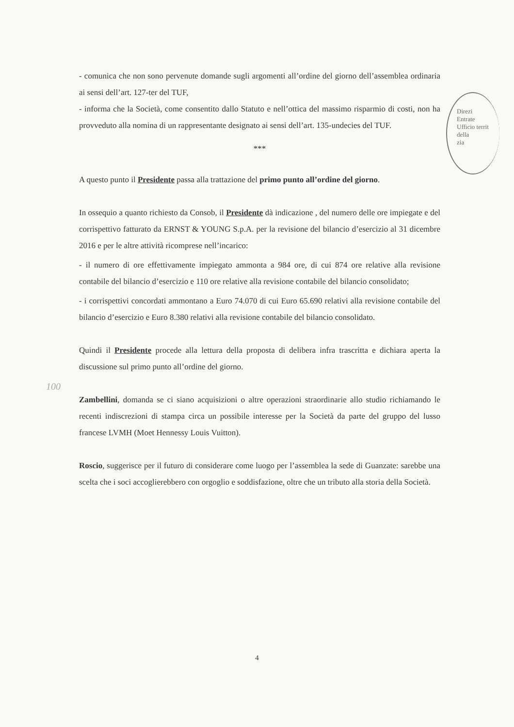- comunica che non sono pervenute domande sugli argomenti all’ordine del giorno dell’assemblea ordinaria ai sensi dell’art. 127-ter del TUF,
- informa che la Società, come consentito dallo Statuto e nell’ottica del massimo risparmio di costi, non ha provveduto alla nomina di un rappresentante designato ai sensi dell’art. 135-undecies del TUF.
***
A questo punto il Presidente passa alla trattazione del primo punto all’ordine del giorno.
In ossequio a quanto richiesto da Consob, il Presidente dà indicazione , del numero delle ore impiegate e del corrispettivo fatturato da ERNST & YOUNG S.p.A. per la revisione del bilancio d’esercizio al 31 dicembre 2016 e per le altre attività ricomprese nell’incarico:
- il numero di ore effettivamente impiegato ammonta a 984 ore, di cui 874 ore relative alla revisione contabile del bilancio d’esercizio e 110 ore relative alla revisione contabile del bilancio consolidato;
- i corrispettivi concordati ammontano a Euro 74.070 di cui Euro 65.690 relativi alla revisione contabile del bilancio d’esercizio e Euro 8.380 relativi alla revisione contabile del bilancio consolidato.
Quindi il Presidente procede alla lettura della proposta di delibera infra trascritta e dichiara aperta la discussione sul primo punto all’ordine del giorno.
Zambellini, domanda se ci siano acquisizioni o altre operazioni straordinarie allo studio richiamando le recenti indiscrezioni di stampa circa un possibile interesse per la Società da parte del gruppo del lusso francese LVMH (Moet Hennessy Louis Vuitton).
Roscio, suggerisce per il futuro di considerare come luogo per l’assemblea la sede di Guanzate: sarebbe una scelta che i soci accoglierebbero con orgoglio e soddisfazione, oltre che un tributo alla storia della Società.
Direzi
Entrate
Ufficio territ
della
zia
100
4